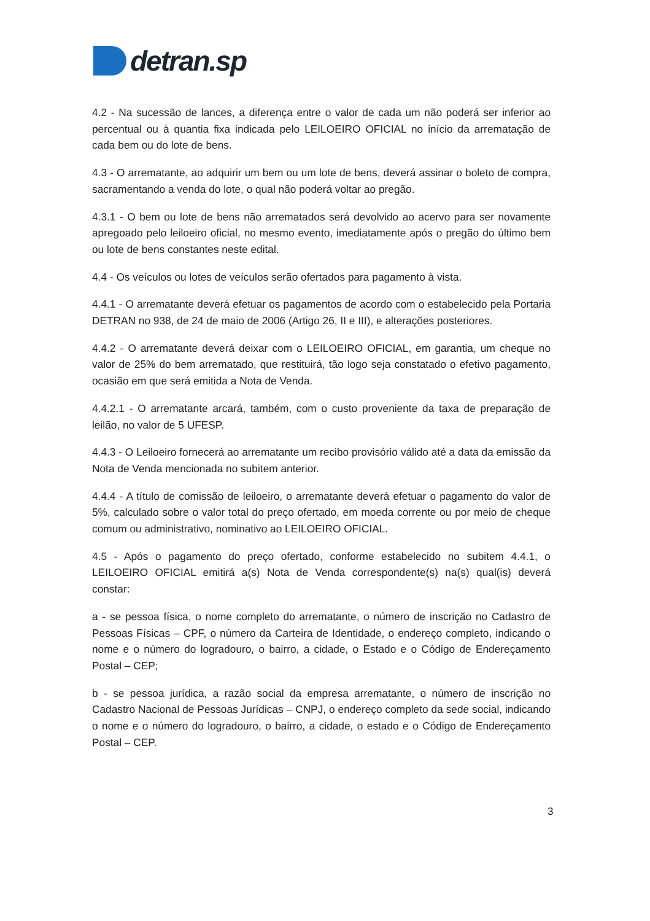detran.sp
4.2 - Na sucessão de lances, a diferença entre o valor de cada um não poderá ser inferior ao percentual ou à quantia fixa indicada pelo LEILOEIRO OFICIAL no início da arrematação de cada bem ou do lote de bens.
4.3 - O arrematante, ao adquirir um bem ou um lote de bens, deverá assinar o boleto de compra, sacramentando a venda do lote, o qual não poderá voltar ao pregão.
4.3.1 - O bem ou lote de bens não arrematados será devolvido ao acervo para ser novamente apregoado pelo leiloeiro oficial, no mesmo evento, imediatamente após o pregão do último bem ou lote de bens constantes neste edital.
4.4 - Os veículos ou lotes de veículos serão ofertados para pagamento à vista.
4.4.1 - O arrematante deverá efetuar os pagamentos de acordo com o estabelecido pela Portaria DETRAN no 938, de 24 de maio de 2006 (Artigo 26, II e III), e alterações posteriores.
4.4.2 - O arrematante deverá deixar com o LEILOEIRO OFICIAL, em garantia, um cheque no valor de 25% do bem arrematado, que restituirá, tão logo seja constatado o efetivo pagamento, ocasião em que será emitida a Nota de Venda.
4.4.2.1 - O arrematante arcará, também, com o custo proveniente da taxa de preparação de leilão, no valor de 5 UFESP.
4.4.3 - O Leiloeiro fornecerá ao arrematante um recibo provisório válido até a data da emissão da Nota de Venda mencionada no subitem anterior.
4.4.4 - A título de comissão de leiloeiro, o arrematante deverá efetuar o pagamento do valor de 5%, calculado sobre o valor total do preço ofertado, em moeda corrente ou por meio de cheque comum ou administrativo, nominativo ao LEILOEIRO OFICIAL.
4.5 - Após o pagamento do preço ofertado, conforme estabelecido no subitem 4.4.1, o LEILOEIRO OFICIAL emitirá a(s) Nota de Venda correspondente(s) na(s) qual(is) deverá constar:
a - se pessoa física, o nome completo do arrematante, o número de inscrição no Cadastro de Pessoas Físicas – CPF, o número da Carteira de Identidade, o endereço completo, indicando o nome e o número do logradouro, o bairro, a cidade, o Estado e o Código de Endereçamento Postal – CEP;
b - se pessoa jurídica, a razão social da empresa arrematante, o número de inscrição no Cadastro Nacional de Pessoas Jurídicas – CNPJ, o endereço completo da sede social, indicando o nome e o número do logradouro, o bairro, a cidade, o estado e o Código de Endereçamento Postal – CEP.
3